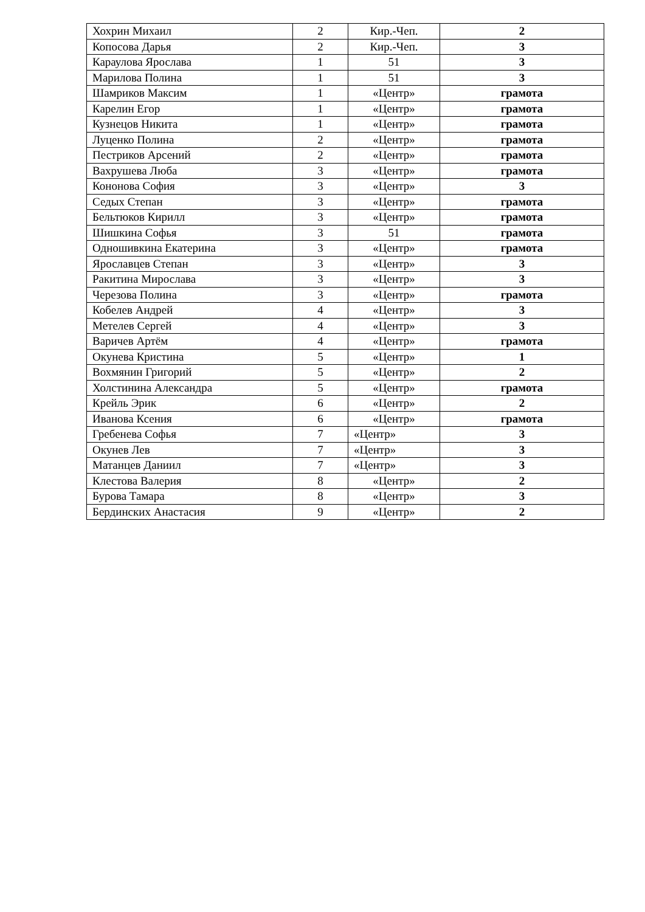| Хохрин Михаил | 2 | Кир.-Чеп. | 2 |
| Копосова Дарья | 2 | Кир.-Чеп. | 3 |
| Караулова Ярослава | 1 | 51 | 3 |
| Марилова Полина | 1 | 51 | 3 |
| Шамриков Максим | 1 | «Центр» | грамота |
| Карелин Егор | 1 | «Центр» | грамота |
| Кузнецов Никита | 1 | «Центр» | грамота |
| Луценко Полина | 2 | «Центр» | грамота |
| Пестриков Арсений | 2 | «Центр» | грамота |
| Вахрушева Люба | 3 | «Центр» | грамота |
| Кононова София | 3 | «Центр» | 3 |
| Седых Степан | 3 | «Центр» | грамота |
| Бельтюков Кирилл | 3 | «Центр» | грамота |
| Шишкина Софья | 3 | 51 | грамота |
| Одношивкина Екатерина | 3 | «Центр» | грамота |
| Ярославцев Степан | 3 | «Центр» | 3 |
| Ракитина Мирослава | 3 | «Центр» | 3 |
| Черезова Полина | 3 | «Центр» | грамота |
| Кобелев Андрей | 4 | «Центр» | 3 |
| Метелев Сергей | 4 | «Центр» | 3 |
| Варичев Артём | 4 | «Центр» | грамота |
| Окунева Кристина | 5 | «Центр» | 1 |
| Вохмянин Григорий | 5 | «Центр» | 2 |
| Холстинина Александра | 5 | «Центр» | грамота |
| Крейль Эрик | 6 | «Центр» | 2 |
| Иванова Ксения | 6 | «Центр» | грамота |
| Гребенева Софья | 7 | «Центр» | 3 |
| Окунев Лев | 7 | «Центр» | 3 |
| Матанцев Даниил | 7 | «Центр» | 3 |
| Клестова Валерия | 8 | «Центр» | 2 |
| Бурова Тамара | 8 | «Центр» | 3 |
| Бердинских Анастасия | 9 | «Центр» | 2 |